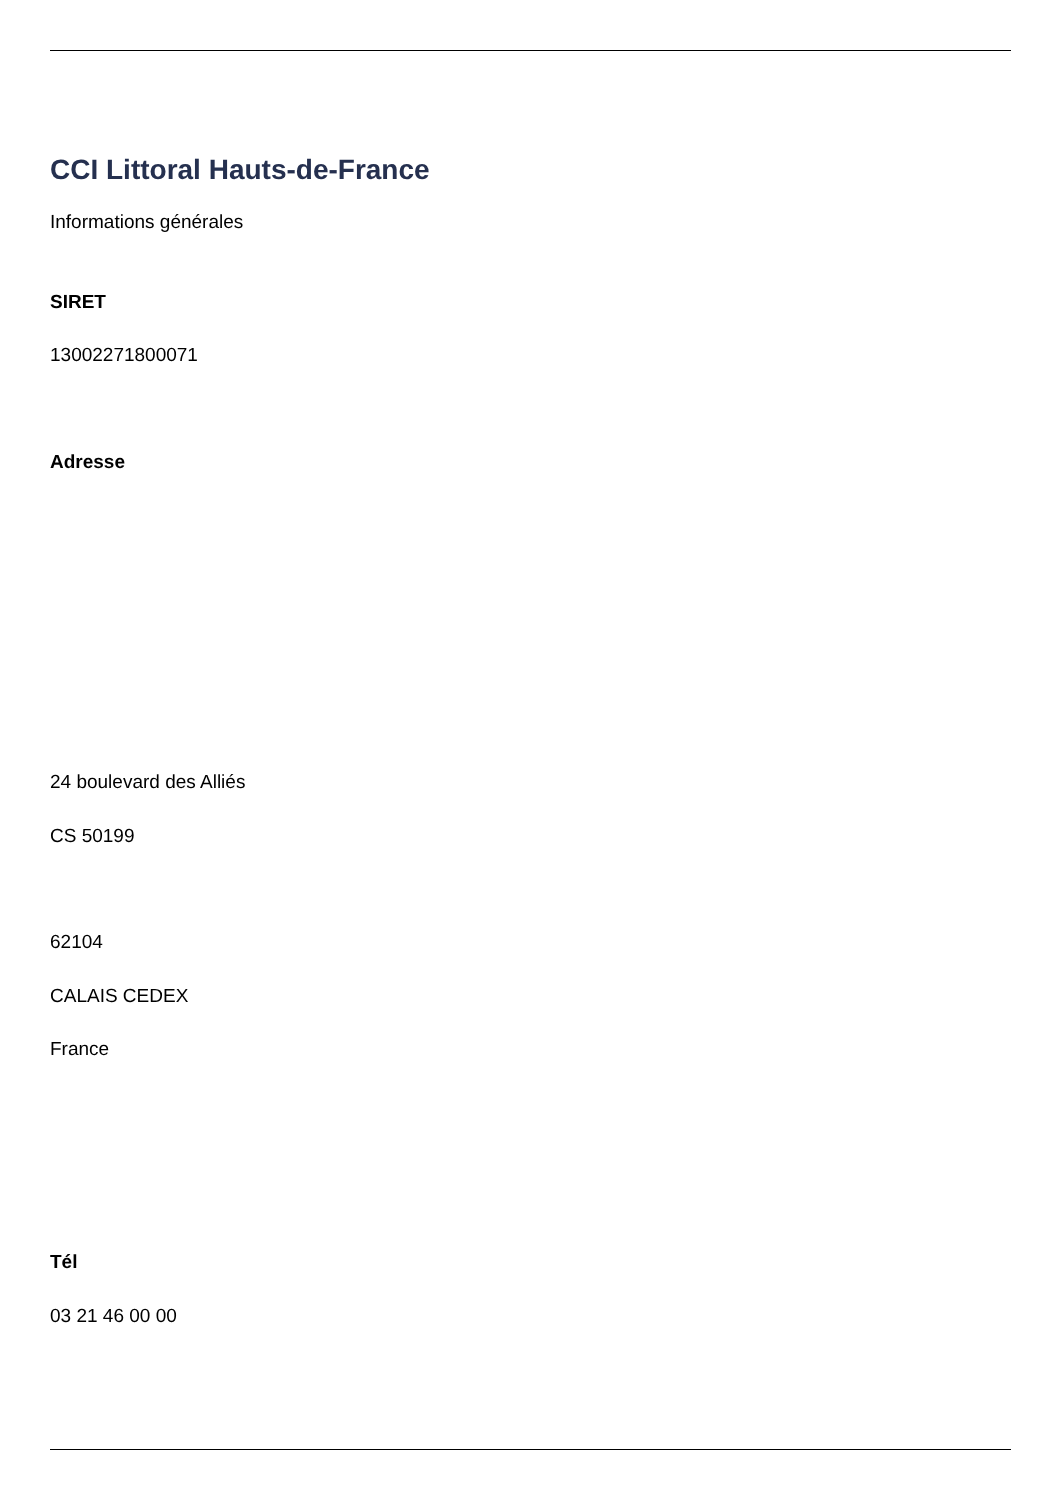CCI Littoral Hauts-de-France
Informations générales
SIRET
13002271800071
Adresse
24 boulevard des Alliés
CS 50199
62104
CALAIS CEDEX
France
Tél
03 21 46 00 00